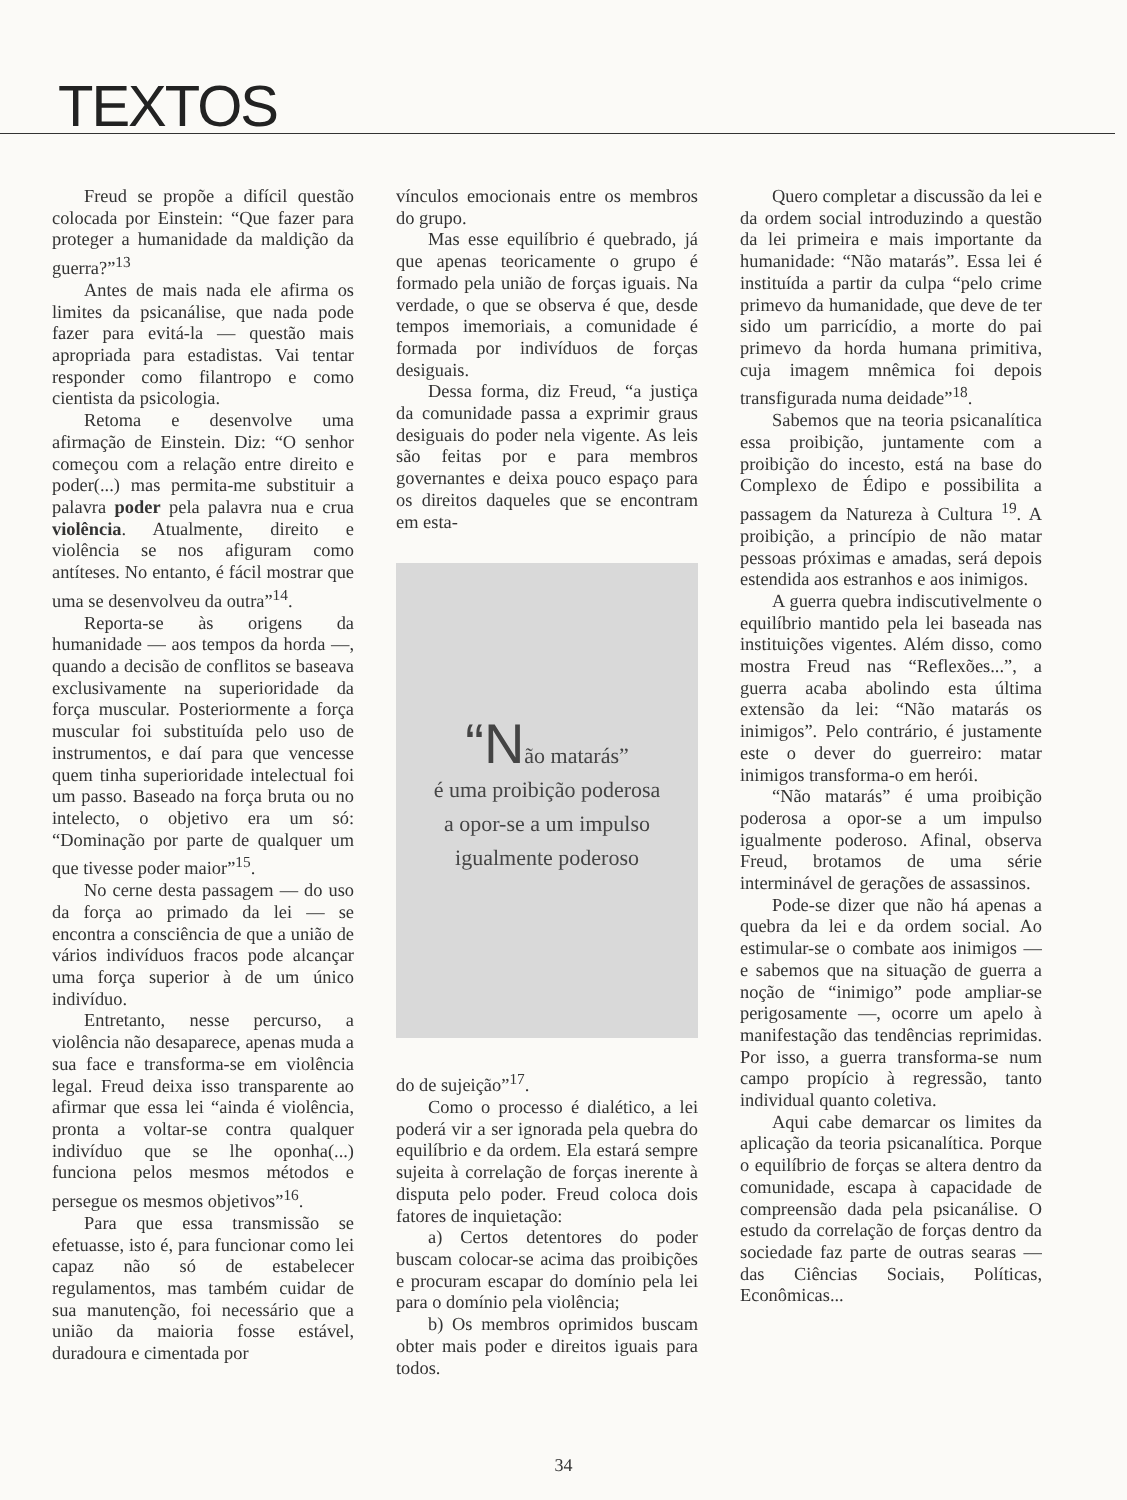TEXTOS
Freud se propõe a difícil questão colocada por Einstein: “Que fazer para proteger a humanidade da maldição da guerra?”<sup>13</sup>
Antes de mais nada ele afirma os limites da psicanálise, que nada pode fazer para evitá-la — questão mais apropriada para estadistas. Vai tentar responder como filantropo e como cientista da psicologia.
Retoma e desenvolve uma afirmação de Einstein. Diz: “O senhor começou com a relação entre direito e poder(...) mas permita-me substituir a palavra poder pela palavra nua e crua violência. Atualmente, direito e violência se nos afiguram como antíteses. No entanto, é fácil mostrar que uma se desenvolveu da outra”<sup>14</sup>.
Reporta-se às origens da humanidade — aos tempos da horda —, quando a decisão de conflitos se baseava exclusivamente na superioridade da força muscular. Posteriormente a força muscular foi substituída pelo uso de instrumentos, e daí para que vencesse quem tinha superioridade intelectual foi um passo. Baseado na força bruta ou no intelecto, o objetivo era um só: “Dominação por parte de qualquer um que tivesse poder maior”<sup>15</sup>.
No cerne desta passagem — do uso da força ao primado da lei — se encontra a consciência de que a união de vários indivíduos fracos pode alcançar uma força superior à de um único indivíduo.
Entretanto, nesse percurso, a violência não desaparece, apenas muda a sua face e transforma-se em violência legal. Freud deixa isso transparente ao afirmar que essa lei “ainda é violência, pronta a voltar-se contra qualquer indivíduo que se lhe oponha(...) funciona pelos mesmos métodos e persegue os mesmos objetivos”<sup>16</sup>.
Para que essa transmissão se efetuasse, isto é, para funcionar como lei capaz não só de estabelecer regulamentos, mas também cuidar de sua manutenção, foi necessário que a união da maioria fosse estável, duradoura e cimentada por
vínculos emocionais entre os membros do grupo.
Mas esse equilíbrio é quebrado, já que apenas teoricamente o grupo é formado pela união de forças iguais. Na verdade, o que se observa é que, desde tempos imemoriais, a comunidade é formada por indivíduos de forças desiguais.
Dessa forma, diz Freud, “a justiça da comunidade passa a exprimir graus desiguais do poder nela vigente. As leis são feitas por e para membros governantes e deixa pouco espaço para os direitos daqueles que se encontram em esta-
“Não matarás”
é uma proibição poderosa
a opor-se a um impulso
igualmente poderoso
do de sujeição”<sup>17</sup>.
Como o processo é dialético, a lei poderá vir a ser ignorada pela quebra do equilíbrio e da ordem. Ela estará sempre sujeita à correlação de forças inerente à disputa pelo poder. Freud coloca dois fatores de inquietação:
a) Certos detentores do poder buscam colocar-se acima das proibições e procuram escapar do domínio pela lei para o domínio pela violência;
b) Os membros oprimidos buscam obter mais poder e direitos iguais para todos.
Quero completar a discussão da lei e da ordem social introduzindo a questão da lei primeira e mais importante da humanidade: “Não matarás”. Essa lei é instituída a partir da culpa “pelo crime primevo da humanidade, que deve de ter sido um parricídio, a morte do pai primevo da horda humana primitiva, cuja imagem mnêmica foi depois transfigurada numa deidade”<sup>18</sup>.
Sabemos que na teoria psicanalítica essa proibição, juntamente com a proibição do incesto, está na base do Complexo de Édipo e possibilita a passagem da Natureza à Cultura <sup>19</sup>. A proibição, a princípio de não matar pessoas próximas e amadas, será depois estendida aos estranhos e aos inimigos.
A guerra quebra indiscutivelmente o equilíbrio mantido pela lei baseada nas instituições vigentes. Além disso, como mostra Freud nas “Reflexões...”, a guerra acaba abolindo esta última extensão da lei: “Não matarás os inimigos”. Pelo contrário, é justamente este o dever do guerreiro: matar inimigos transforma-o em herói.
“Não matarás” é uma proibição poderosa a opor-se a um impulso igualmente poderoso. Afinal, observa Freud, brotamos de uma série interminável de gerações de assassinos.
Pode-se dizer que não há apenas a quebra da lei e da ordem social. Ao estimular-se o combate aos inimigos — e sabemos que na situação de guerra a noção de “inimigo” pode ampliar-se perigosamente —, ocorre um apelo à manifestação das tendências reprimidas. Por isso, a guerra transforma-se num campo propício à regressão, tanto individual quanto coletiva.
Aqui cabe demarcar os limites da aplicação da teoria psicanalítica. Porque o equilíbrio de forças se altera dentro da comunidade, escapa à capacidade de compreensão dada pela psicanálise. O estudo da correlação de forças dentro da sociedade faz parte de outras searas — das Ciências Sociais, Políticas, Econômicas...
34